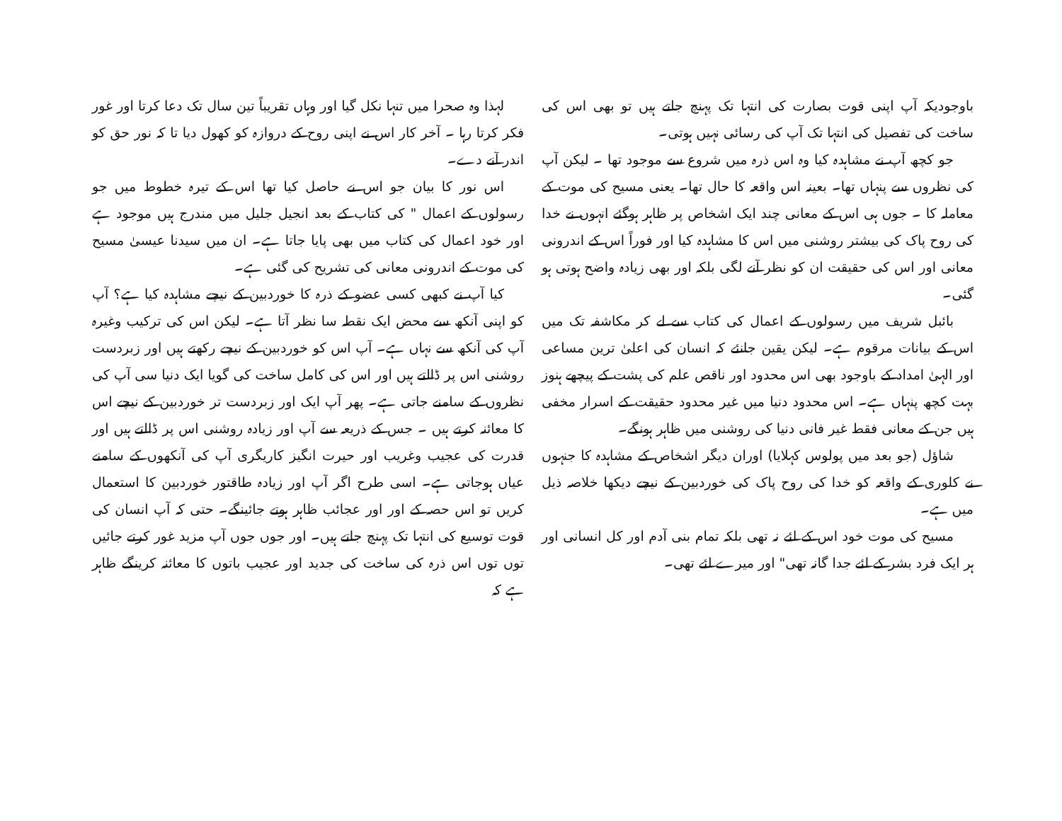لہذا وہ صحرا میں تنہا نکل گیا اور وہاں تقریباً تین سال تک دعا کرتا اور غور فکر کرتا رہا ۔ آخر کار اس نے اپنی روح کے دروازہ کو کھول دیا تا کہ نور حق کو اندر آنے دے۔
اس نور کا بیان جو اس نے حاصل کیا تھا اس کے تیرہ خطوط میں جو رسولوں کے اعمال " کی کتاب کے بعد انجیل جلیل میں مندرج ہیں موجود ہے اور خود اعمال کی کتاب میں بھی پایا جاتا ہے۔ ان میں سیدنا عیسیٰ مسیح کی موت کے اندرونی معانی کی تشریح کی گئی ہے۔
کیا آپ نے کبھی کسی عضو کے ذرہ کا خوردبین کے نیچے مشاہدہ کیا ہے؟ آپ کو اپنی آنکھ سے محض ایک نقطہ سا نظر آتا ہے۔ لیکن اس کی ترکیب وغیرہ آپ کی آنکھ سے نہاں ہے۔ آپ اس کو خوردبین کے نیچے رکھتے ہیں اور زبردست روشنی اس پر ڈالتے ہیں اور اس کی کامل ساخت کی گویا ایک دنیا سی آپ کی نظروں کے سامنے جاتی ہے۔ پھر آپ ایک اور زبردست تر خوردبین کے نیچے اس کا معائنہ کرتے ہیں ۔ جس کے ذریعہ سے آپ اور زیادہ روشنی اس پر ڈالتے ہیں اور قدرت کی عجیب وغریب اور حیرت انگیز کاریگری آپ کی آنکھوں کے سامنے عیاں ہوجاتی ہے۔ اسی طرح اگر آپ اور زیادہ طاقتور خوردبین کا استعمال کریں تو اس حصہ کے اور اور عجائب ظاہر ہوتے جائینگے۔ حتی کہ آپ انسان کی قوت توسیع کی انتہا تک پہنچ جاتے ہیں۔ اور جوں جوں آپ مزید غور کرتے جائیں توں توں اس ذرہ کی ساخت کی جدید اور عجیب باتوں کا معائنہ کرینگے ظاہر ہے کہ
باوجودیکہ آپ اپنی قوت بصارت کی انتہا تک پہنچ جاتے ہیں تو بھی اس کی ساخت کی تفصیل کی انتہا تک آپ کی رسائی نہیں ہوتی۔
جو کچھ آپ نے مشاہدہ کیا وہ اس ذرہ میں شروع سے موجود تھا ۔ لیکن آپ کی نظروں سے پنہاں تھا۔ بعینہ اس واقعہ کا حال تھا۔ یعنی مسیح کی موت کے معاملہ کا ۔ جوں ہی اس کے معانی چند ایک اشخاص پر ظاہر ہوگئے انہوں نے خدا کی روح پاک کی بیشتر روشنی میں اس کا مشاہدہ کیا اور فوراً اس کے اندرونی معانی اور اس کی حقیقت ان کو نظر آنے لگی بلکہ اور بھی زیادہ واضح ہوتی ہو گئی۔
بائبل شریف میں رسولوں کے اعمال کی کتاب سے لے کر مکاشفہ تک میں اس کے بیانات مرقوم ہے۔ لیکن یقین جانئے کہ انسان کی اعلیٰ ترین مساعی اور الہیٰ امداد کے باوجود بھی اس محدود اور ناقص علم کی پشت کے پیچھے ہنوز بہت کچھ پنہاں ہے۔ اس محدود دنیا میں غیر محدود حقیقت کے اسرار مخفی ہیں جن کے معانی فقط غیر فانی دنیا کی روشنی میں ظاہر ہونگے۔
شاؤل (جو بعد میں پولوس کہلایا) اوران دیگر اشخاص کے مشاہدہ کا جنہوں نے کلوری کے واقعہ کو خدا کی روح پاک کی خوردبین کے نیچے دیکھا خلاصہ ذیل میں ہے۔
مسیح کی موت خود اس کے لئے نہ تھی بلکہ تمام بنی آدم اور کل انسانی اور ہر ایک فرد بشر کے لئے جدا گانہ تھی" اور میرے لئے تھی۔